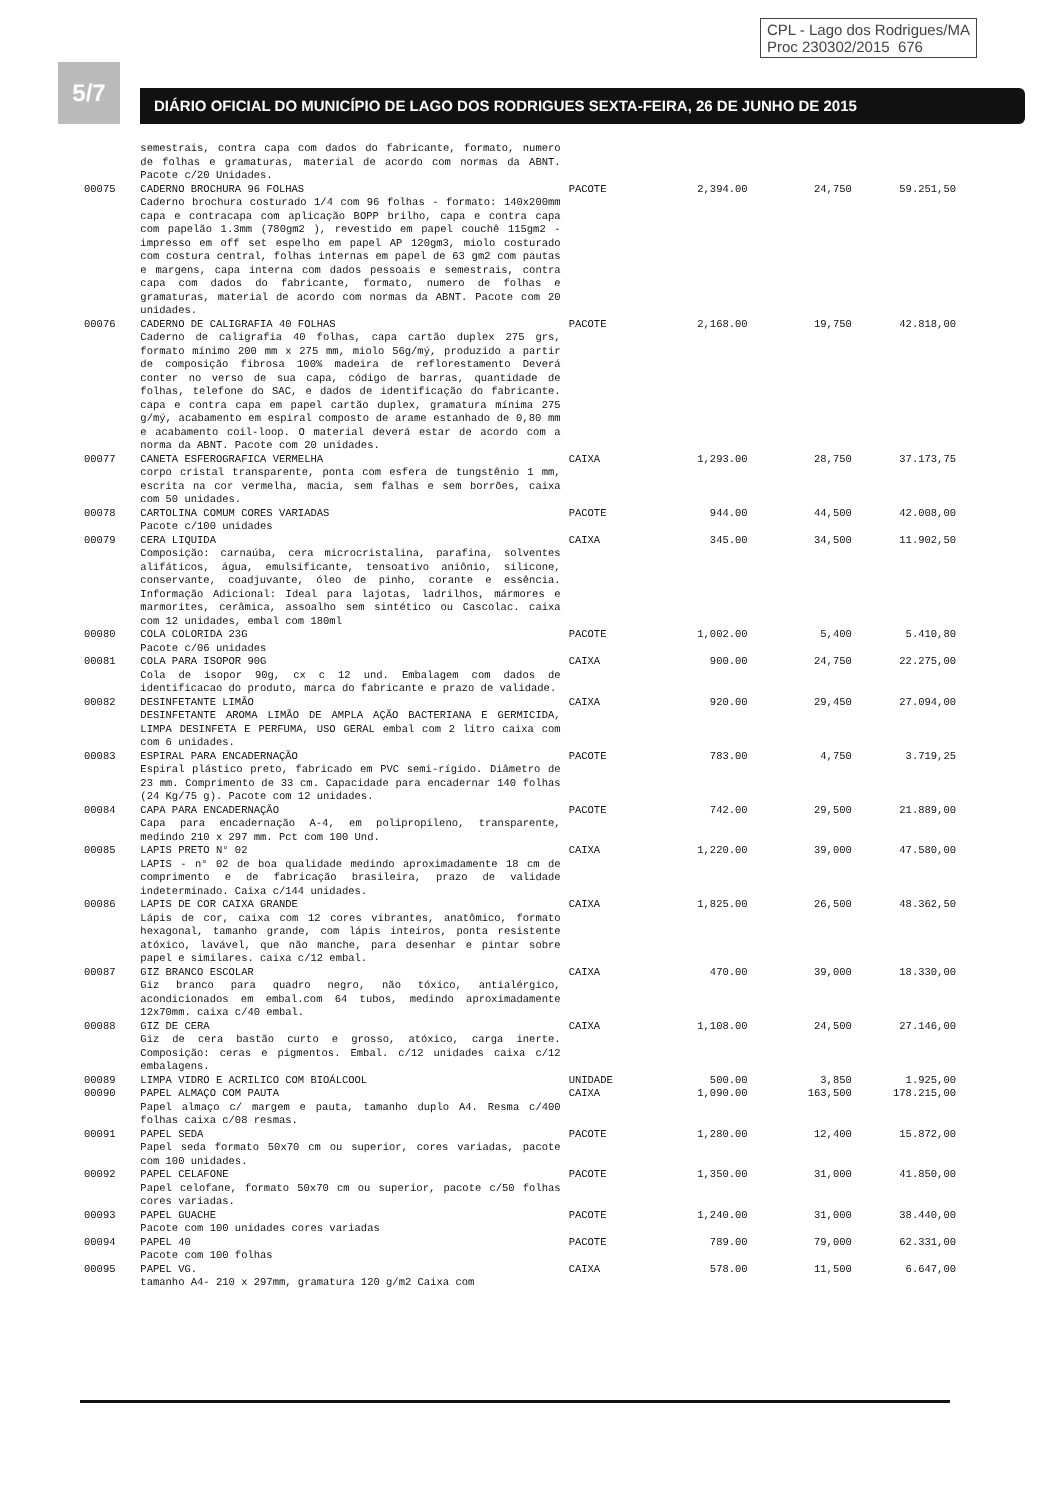CPL - Lago dos Rodrigues/MA
Proc 230302/2015 676
5/7
DIÁRIO OFICIAL DO MUNICÍPIO DE LAGO DOS RODRIGUES SEXTA-FEIRA, 26 DE JUNHO DE 2015
| | semestrais, contra capa com dados do fabricante, formato, numero de folhas e gramaturas, material de acordo com normas da ABNT. Pacote c/20 Unidades. | | | | |
| 00075 | CADERNO BROCHURA 96 FOLHAS Caderno brochura costurado 1/4 com 96 folhas - formato: 140x200mm capa e contracapa com aplicação BOPP brilho, capa e contra capa com papelão 1.3mm (780gm2 ), revestido em papel couchê 115gm2 - impresso em off set espelho em papel AP 120gm3, miolo costurado com costura central, folhas internas em papel de 63 gm2 com pautas e margens, capa interna com dados pessoais e semestrais, contra capa com dados do fabricante, formato, numero de folhas e gramaturas, material de acordo com normas da ABNT. Pacote com 20 unidades. | PACOTE | 2,394.00 | 24,750 | 59.251,50 |
| 00076 | CADERNO DE CALIGRAFIA 40 FOLHAS Caderno de caligrafia 40 folhas, capa cartão duplex 275 grs, formato mínimo 200 mm x 275 mm, miolo 56g/mý, produzido a partir de composição fibrosa 100% madeira de reflorestamento Deverá conter no verso de sua capa, código de barras, quantidade de folhas, telefone do SAC, e dados de identificação do fabricante. capa e contra capa em papel cartão duplex, gramatura mínima 275 g/mý, acabamento em espiral composto de arame estanhado de 0,80 mm e acabamento coil-loop. O material deverá estar de acordo com a norma da ABNT. Pacote com 20 unidades. | PACOTE | 2,168.00 | 19,750 | 42.818,00 |
| 00077 | CANETA ESFEROGRAFICA VERMELHA corpo cristal transparente, ponta com esfera de tungstênio 1 mm, escrita na cor vermelha, macia, sem falhas e sem borrões, caixa com 50 unidades. | CAIXA | 1,293.00 | 28,750 | 37.173,75 |
| 00078 | CARTOLINA COMUM CORES VARIADAS Pacote c/100 unidades | PACOTE | 944.00 | 44,500 | 42.008,00 |
| 00079 | CERA LIQUIDA Composição: carnaúba, cera microcristalina, parafina, solventes alifáticos, água, emulsificante, tensoativo aniônio, silicone, conservante, coadjuvante, óleo de pinho, corante e essência. Informação Adicional: Ideal para lajotas, ladrilhos, mármores e marmorites, cerâmica, assoalho sem sintético ou Cascolac. caixa com 12 unidades, embal com 180ml | CAIXA | 345.00 | 34,500 | 11.902,50 |
| 00080 | COLA COLORIDA 23G Pacote c/06 unidades | PACOTE | 1,002.00 | 5,400 | 5.410,80 |
| 00081 | COLA PARA ISOPOR 90G Cola de isopor 90g, cx c 12 und. Embalagem com dados de identificacao do produto, marca do fabricante e prazo de validade. | CAIXA | 900.00 | 24,750 | 22.275,00 |
| 00082 | DESINFETANTE LIMÃO DESINFETANTE AROMA LIMÃO DE AMPLA AÇÃO BACTERIANA E GERMICIDA, LIMPA DESINFETA E PERFUMA, USO GERAL embal com 2 litro caixa com com 6 unidades. | CAIXA | 920.00 | 29,450 | 27.094,00 |
| 00083 | ESPIRAL PARA ENCADERNAÇÃO Espiral plástico preto, fabricado em PVC semi-rígido. Diâmetro de 23 mm. Comprimento de 33 cm. Capacidade para encadernar 140 folhas (24 Kg/75 g). Pacote com 12 unidades. | PACOTE | 783.00 | 4,750 | 3.719,25 |
| 00084 | CAPA PARA ENCADERNAÇÃO Capa para encadernação A-4, em polipropileno, transparente, medindo 210 x 297 mm. Pct com 100 Und. | PACOTE | 742.00 | 29,500 | 21.889,00 |
| 00085 | LAPIS PRETO N° 02 LAPIS - n° 02 de boa qualidade medindo aproximadamente 18 cm de comprimento e de fabricação brasileira, prazo de validade indeterminado. Caixa c/144 unidades. | CAIXA | 1,220.00 | 39,000 | 47.580,00 |
| 00086 | LAPIS DE COR CAIXA GRANDE Lápis de cor, caixa com 12 cores vibrantes, anatômico, formato hexagonal, tamanho grande, com lápis inteiros, ponta resistente atóxico, lavável, que não manche, para desenhar e pintar sobre papel e similares. caixa c/12 embal. | CAIXA | 1,825.00 | 26,500 | 48.362,50 |
| 00087 | GIZ BRANCO ESCOLAR Giz branco para quadro negro, não tóxico, antialérgico, acondicionados em embal.com 64 tubos, medindo aproximadamente 12x70mm. caixa c/40 embal. | CAIXA | 470.00 | 39,000 | 18.330,00 |
| 00088 | GIZ DE CERA Giz de cera bastão curto e grosso, atóxico, carga inerte. Composição: ceras e pigmentos. Embal. c/12 unidades caixa c/12 embalagens. | CAIXA | 1,108.00 | 24,500 | 27.146,00 |
| 00089 | LIMPA VIDRO E ACRILICO COM BIOÁLCOOL | UNIDADE | 500.00 | 3,850 | 1.925,00 |
| 00090 | PAPEL ALMAÇO COM PAUTA Papel almaço c/ margem e pauta, tamanho duplo A4. Resma c/400 folhas caixa c/08 resmas. | CAIXA | 1,090.00 | 163,500 | 178.215,00 |
| 00091 | PAPEL SEDA Papel seda formato 50x70 cm ou superior, cores variadas, pacote com 100 unidades. | PACOTE | 1,280.00 | 12,400 | 15.872,00 |
| 00092 | PAPEL CELAFONE Papel celofane, formato 50x70 cm ou superior, pacote c/50 folhas cores variadas. | PACOTE | 1,350.00 | 31,000 | 41.850,00 |
| 00093 | PAPEL GUACHE Pacote com 100 unidades cores variadas | PACOTE | 1,240.00 | 31,000 | 38.440,00 |
| 00094 | PAPEL 40 Pacote com 100 folhas | PACOTE | 789.00 | 79,000 | 62.331,00 |
| 00095 | PAPEL VG. tamanho A4- 210 x 297mm, gramatura 120 g/m2 Caixa com | CAIXA | 578.00 | 11,500 | 6.647,00 |